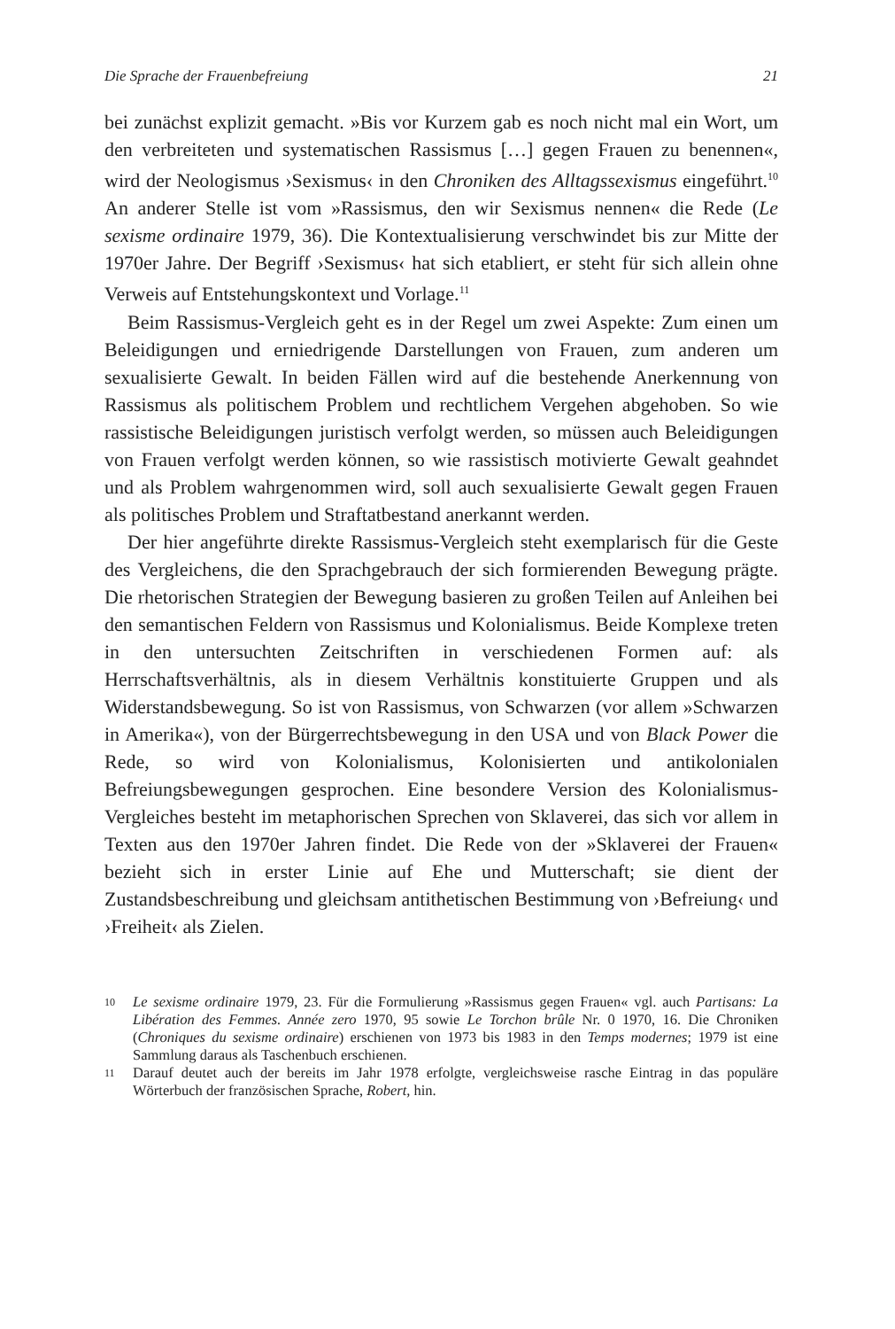Die Sprache der Frauenbefreiung 21
bei zunächst explizit gemacht. »Bis vor Kurzem gab es noch nicht mal ein Wort, um den verbreiteten und systematischen Rassismus […] gegen Frauen zu benennen«, wird der Neologismus ›Sexismus‹ in den Chroniken des Alltagssexismus eingeführt.<sup>10</sup> An anderer Stelle ist vom »Rassismus, den wir Sexismus nennen« die Rede (Le sexisme ordinaire 1979, 36). Die Kontextualisierung verschwindet bis zur Mitte der 1970er Jahre. Der Begriff ›Sexismus‹ hat sich etabliert, er steht für sich allein ohne Verweis auf Entstehungskontext und Vorlage.<sup>11</sup>
Beim Rassismus-Vergleich geht es in der Regel um zwei Aspekte: Zum einen um Beleidigungen und erniedrigende Darstellungen von Frauen, zum anderen um sexualisierte Gewalt. In beiden Fällen wird auf die bestehende Anerkennung von Rassismus als politischem Problem und rechtlichem Vergehen abgehoben. So wie rassistische Beleidigungen juristisch verfolgt werden, so müssen auch Beleidigungen von Frauen verfolgt werden können, so wie rassistisch motivierte Gewalt geahndet und als Problem wahrgenommen wird, soll auch sexualisierte Gewalt gegen Frauen als politisches Problem und Straftatbestand anerkannt werden.
Der hier angeführte direkte Rassismus-Vergleich steht exemplarisch für die Geste des Vergleichens, die den Sprachgebrauch der sich formierenden Bewegung prägte. Die rhetorischen Strategien der Bewegung basieren zu großen Teilen auf Anleihen bei den semantischen Feldern von Rassismus und Kolonialismus. Beide Komplexe treten in den untersuchten Zeitschriften in verschiedenen Formen auf: als Herrschaftsverhältnis, als in diesem Verhältnis konstituierte Gruppen und als Widerstandsbewegung. So ist von Rassismus, von Schwarzen (vor allem »Schwarzen in Amerika«), von der Bürgerrechtsbewegung in den USA und von Black Power die Rede, so wird von Kolonialismus, Kolonisierten und antikolonialen Befreiungsbewegungen gesprochen. Eine besondere Version des Kolonialismus-Vergleiches besteht im metaphorischen Sprechen von Sklaverei, das sich vor allem in Texten aus den 1970er Jahren findet. Die Rede von der »Sklaverei der Frauen« bezieht sich in erster Linie auf Ehe und Mutterschaft; sie dient der Zustandsbeschreibung und gleichsam antithetischen Bestimmung von ›Befreiung‹ und ›Freiheit‹ als Zielen.
10 Le sexisme ordinaire 1979, 23. Für die Formulierung »Rassismus gegen Frauen« vgl. auch Partisans: La Libération des Femmes. Année zero 1970, 95 sowie Le Torchon brûle Nr. 0 1970, 16. Die Chroniken (Chroniques du sexisme ordinaire) erschienen von 1973 bis 1983 in den Temps modernes; 1979 ist eine Sammlung daraus als Taschenbuch erschienen.
11 Darauf deutet auch der bereits im Jahr 1978 erfolgte, vergleichsweise rasche Eintrag in das populäre Wörterbuch der französischen Sprache, Robert, hin.